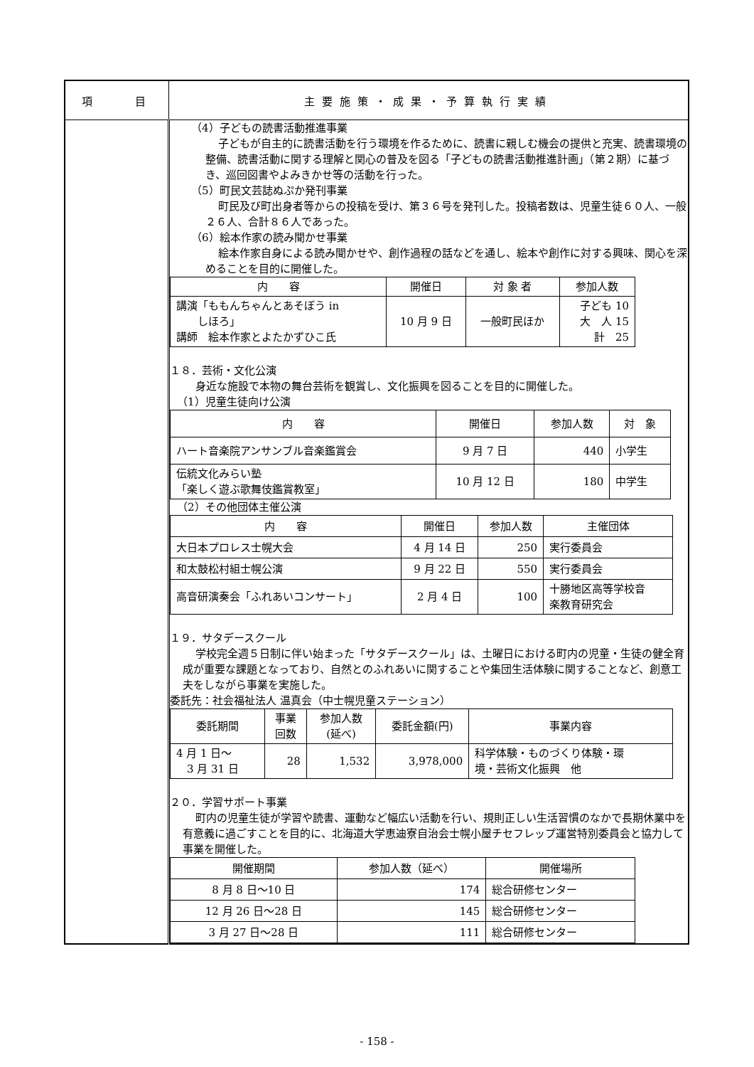| 項 目 | 主要施策・成果・予算執行実績 |
| | （4）子どもの読書活動推進事業 子どもが自主的に読書活動を行う環境を作るために、読書に親しむ機会の提供と充実、読書環境の整備、読書活動に関する理解と関心の普及を図る「子どもの読書活動推進計画」（第２期）に基づき、巡回図書やよみきかせ等の活動を行った。 （5）町民文芸誌ぬぷか発刊事業 町民及び町出身者等からの投稿を受け、第３６号を発刊した。投稿者数は、児童生徒６０人、一般２６人、合計８６人であった。 （6）絵本作家の読み聞かせ事業 絵本作家自身による読み聞かせや、創作過程の話などを通し、絵本や創作に対する興味、関心を深めることを目的に開催した。 / 内 容 / 開催日 / 対 象 者 / 参加人数 / / --- / --- / --- / --- / / 講演「ももんちゃんとあそぼう in しほろ」 講師 絵本作家とよたかずひこ氏 / 10 月 9 日 / 一般町民ほか / 子ども 10 大 人 15 計 25 / １８．芸術・文化公演 身近な施設で本物の舞台芸術を観賞し、文化振興を図ることを目的に開催した。 （1）児童生徒向け公演 / 内 容 / 開催日 / 参加人数 / 対 象 / / --- / --- / --- / --- / / ハート音楽院アンサンブル音楽鑑賞会 / 9 月 7 日 / 440 / 小学生 / / 伝統文化みらい塾 「楽しく遊ぶ歌舞伎鑑賞教室」 / 10 月 12 日 / 180 / 中学生 / （2）その他団体主催公演 / 内 容 / 開催日 / 参加人数 / 主催団体 / / --- / --- / --- / --- / / 大日本プロレス士幌大会 / 4 月 14 日 / 250 / 実行委員会 / / 和太鼓松村組士幌公演 / 9 月 22 日 / 550 / 実行委員会 / / 高音研演奏会「ふれあいコンサート」 / 2 月 4 日 / 100 / 十勝地区高等学校音 楽教育研究会 / １９．サタデースクール 学校完全週５日制に伴い始まった「サタデースクール」は、土曜日における町内の児童・生徒の健全育成が重要な課題となっており、自然とのふれあいに関することや集団生活体験に関することなど、創意工夫をしながら事業を実施した。 委託先：社会福祉法人 温真会（中士幌児童ステーション） / 委託期間 / 事業 回数 / 参加人数 (延べ) / 委託金額(円) / 事業内容 / / --- / --- / --- / --- / --- / / 4 月 1 日～ 3 月 31 日 / 28 / 1,532 / 3,978,000 / 科学体験・ものづくり体験・環 境・芸術文化振興 他 / ２０．学習サポート事業 町内の児童生徒が学習や読書、運動など幅広い活動を行い、規則正しい生活習慣のなかで長期休業中を有意義に過ごすことを目的に、北海道大学恵迪寮自治会士幌小屋チセフレップ運営特別委員会と協力して事業を開催した。 / 開催期間 / 参加人数（延べ） / 開催場所 / / --- / --- / --- / / 8 月 8 日～10 日 / 174 / 総合研修センター / / 12 月 26 日～28 日 / 145 / 総合研修センター / / 3 月 27 日～28 日 / 111 / 総合研修センター / |
- 158 -